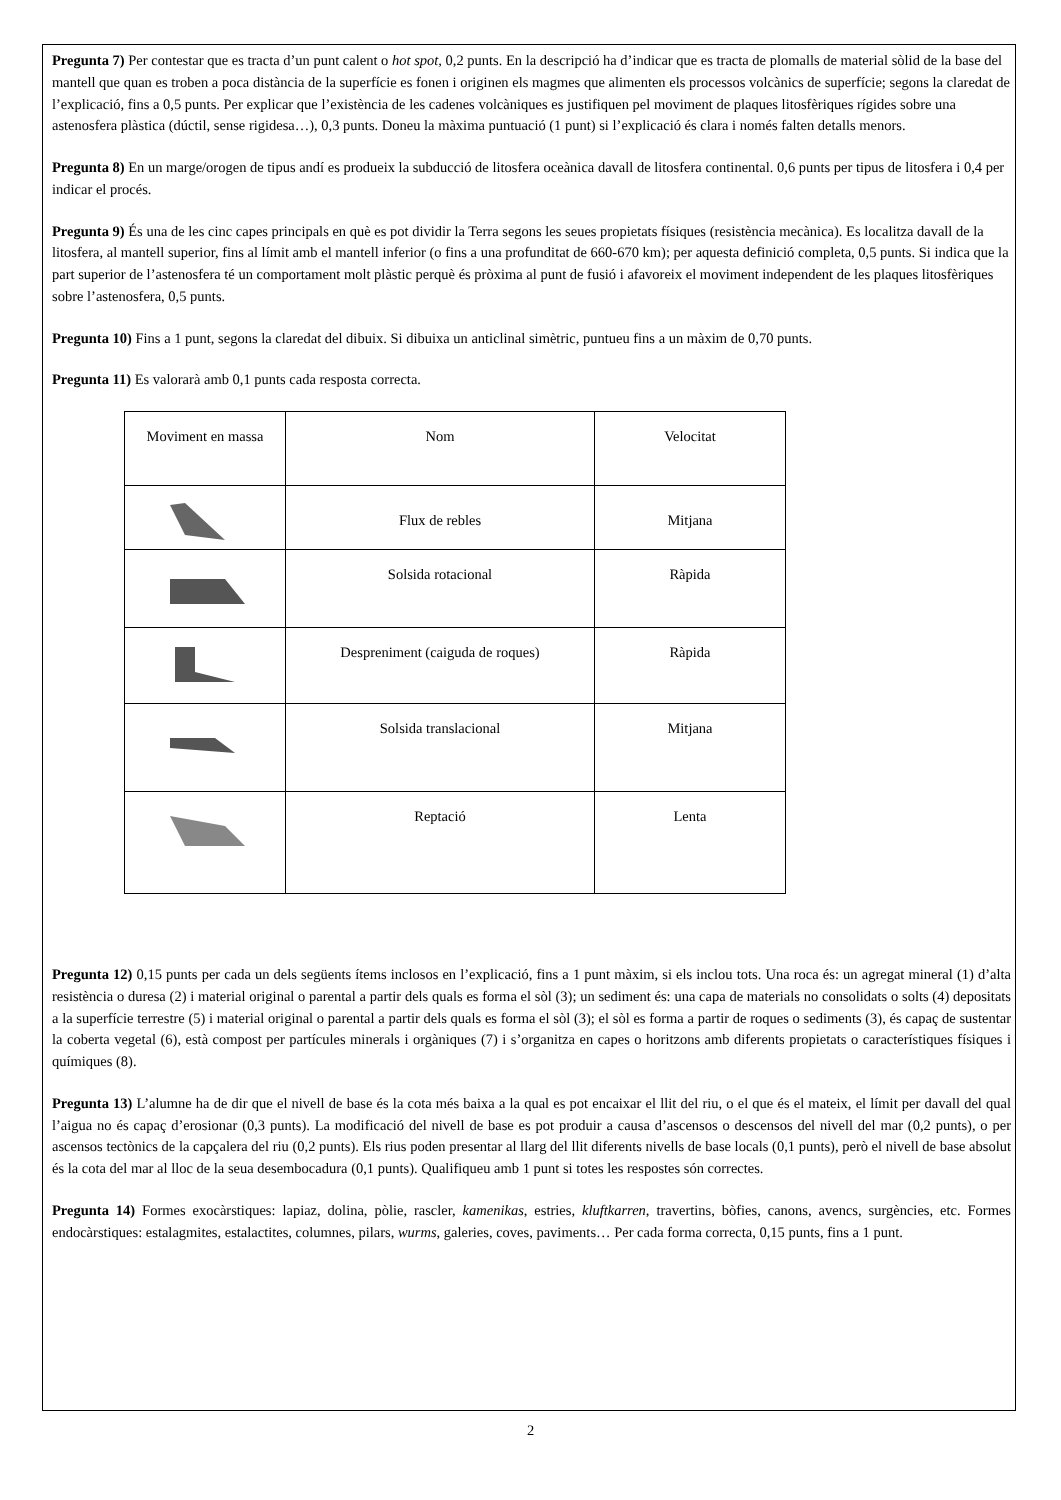Pregunta 7) Per contestar que es tracta d’un punt calent o hot spot, 0,2 punts. En la descripció ha d’indicar que es tracta de plomalls de material sòlid de la base del mantell que quan es troben a poca distància de la superfície es fonen i originen els magmes que alimenten els processos volcànics de superfície; segons la claredat de l’explicació, fins a 0,5 punts. Per explicar que l’existència de les cadenes volcàniques es justifiquen pel moviment de plaques litosfèriques rígides sobre una astenosfera plàstica (dúctil, sense rigidesa…), 0,3 punts. Doneu la màxima puntuació (1 punt) si l’explicació és clara i només falten detalls menors.
Pregunta 8) En un marge/orogen de tipus andí es produeix la subducció de litosfera oceànica davall de litosfera continental. 0,6 punts per tipus de litosfera i 0,4 per indicar el procés.
Pregunta 9) És una de les cinc capes principals en què es pot dividir la Terra segons les seues propietats físiques (resistència mecànica). Es localitza davall de la litosfera, al mantell superior, fins al límit amb el mantell inferior (o fins a una profunditat de 660-670 km); per aquesta definició completa, 0,5 punts. Si indica que la part superior de l’astenosfera té un comportament molt plàstic perquè és pròxima al punt de fusió i afavoreix el moviment independent de les plaques litosfèriques sobre l’astenosfera, 0,5 punts.
Pregunta 10) Fins a 1 punt, segons la claredat del dibuix. Si dibuixa un anticlinal simètric, puntueu fins a un màxim de 0,70 punts.
Pregunta 11) Es valorarà amb 0,1 punts cada resposta correcta.
| Moviment en massa | Nom | Velocitat |
| | Flux de rebles | Mitjana |
| | Solsida rotacional | Ràpida |
| | Despreniment (caiguda de roques) | Ràpida |
| | Solsida translacional | Mitjana |
| | Reptació | Lenta |
Pregunta 12) 0,15 punts per cada un dels següents ítems inclosos en l’explicació, fins a 1 punt màxim, si els inclou tots. Una roca és: un agregat mineral (1) d’alta resistència o duresa (2) i material original o parental a partir dels quals es forma el sòl (3); un sediment és: una capa de materials no consolidats o solts (4) depositats a la superfície terrestre (5) i material original o parental a partir dels quals es forma el sòl (3); el sòl es forma a partir de roques o sediments (3), és capaç de sustentar la coberta vegetal (6), està compost per partícules minerals i orgàniques (7) i s’organitza en capes o horitzons amb diferents propietats o característiques físiques i químiques (8).
Pregunta 13) L’alumne ha de dir que el nivell de base és la cota més baixa a la qual es pot encaixar el llit del riu, o el que és el mateix, el límit per davall del qual l’aigua no és capaç d’erosionar (0,3 punts). La modificació del nivell de base es pot produir a causa d’ascensos o descensos del nivell del mar (0,2 punts), o per ascensos tectònics de la capçalera del riu (0,2 punts). Els rius poden presentar al llarg del llit diferents nivells de base locals (0,1 punts), però el nivell de base absolut és la cota del mar al lloc de la seua desembocadura (0,1 punts). Qualifiqueu amb 1 punt si totes les respostes són correctes.
Pregunta 14) Formes exocàrstiques: lapiaz, dolina, pòlie, rascler, kamenikas, estries, kluftkarren, travertins, bòfies, canons, avencs, surgències, etc. Formes endocàrstiques: estalagmites, estalactites, columnes, pilars, wurms, galeries, coves, paviments… Per cada forma correcta, 0,15 punts, fins a 1 punt.
2